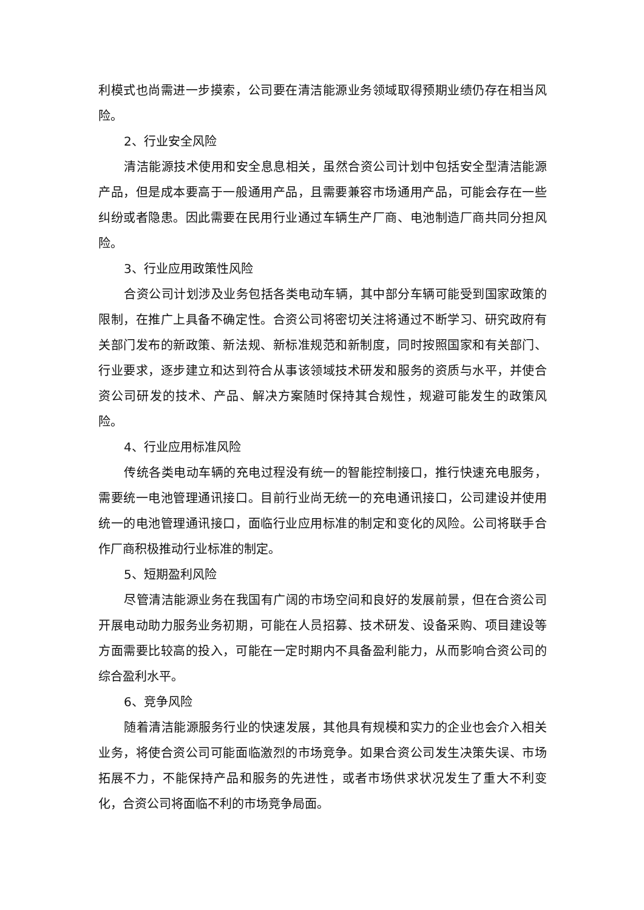利模式也尚需进一步摸索，公司要在清洁能源业务领域取得预期业绩仍存在相当风险。
2、行业安全风险
清洁能源技术使用和安全息息相关，虽然合资公司计划中包括安全型清洁能源产品，但是成本要高于一般通用产品，且需要兼容市场通用产品，可能会存在一些纠纷或者隐患。因此需要在民用行业通过车辆生产厂商、电池制造厂商共同分担风险。
3、行业应用政策性风险
合资公司计划涉及业务包括各类电动车辆，其中部分车辆可能受到国家政策的限制，在推广上具备不确定性。合资公司将密切关注将通过不断学习、研究政府有关部门发布的新政策、新法规、新标准规范和新制度，同时按照国家和有关部门、行业要求，逐步建立和达到符合从事该领域技术研发和服务的资质与水平，并使合资公司研发的技术、产品、解决方案随时保持其合规性，规避可能发生的政策风险。
4、行业应用标准风险
传统各类电动车辆的充电过程没有统一的智能控制接口，推行快速充电服务，需要统一电池管理通讯接口。目前行业尚无统一的充电通讯接口，公司建设并使用统一的电池管理通讯接口，面临行业应用标准的制定和变化的风险。公司将联手合作厂商积极推动行业标准的制定。
5、短期盈利风险
尽管清洁能源业务在我国有广阔的市场空间和良好的发展前景，但在合资公司开展电动助力服务业务初期，可能在人员招募、技术研发、设备采购、项目建设等方面需要比较高的投入，可能在一定时期内不具备盈利能力，从而影响合资公司的综合盈利水平。
6、竞争风险
随着清洁能源服务行业的快速发展，其他具有规模和实力的企业也会介入相关业务，将使合资公司可能面临激烈的市场竞争。如果合资公司发生决策失误、市场拓展不力，不能保持产品和服务的先进性，或者市场供求状况发生了重大不利变化，合资公司将面临不利的市场竞争局面。